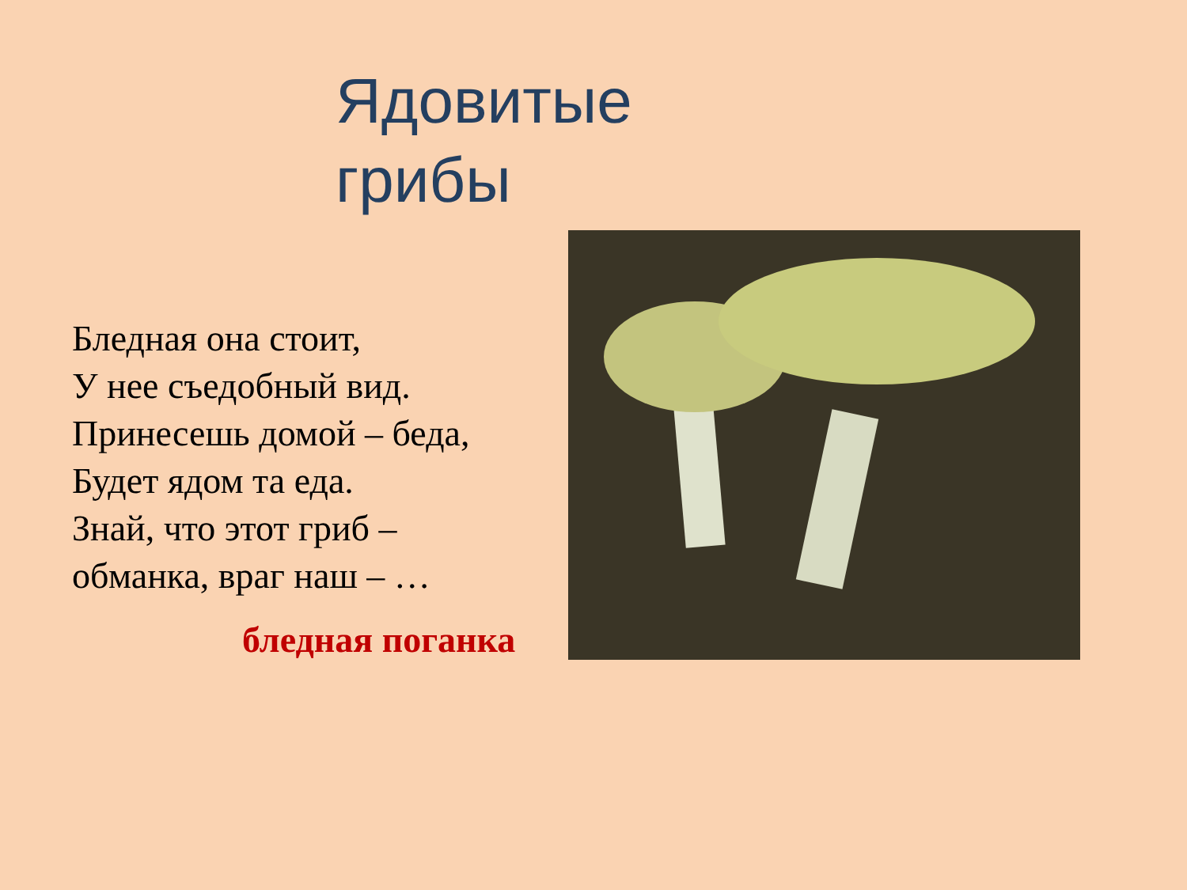Ядовитые
грибы
Бледная она стоит,
У нее съедобный вид.
Принесешь домой – беда,
Будет ядом та еда.
Знай, что этот гриб –
обманка, враг наш – …
бледная поганка